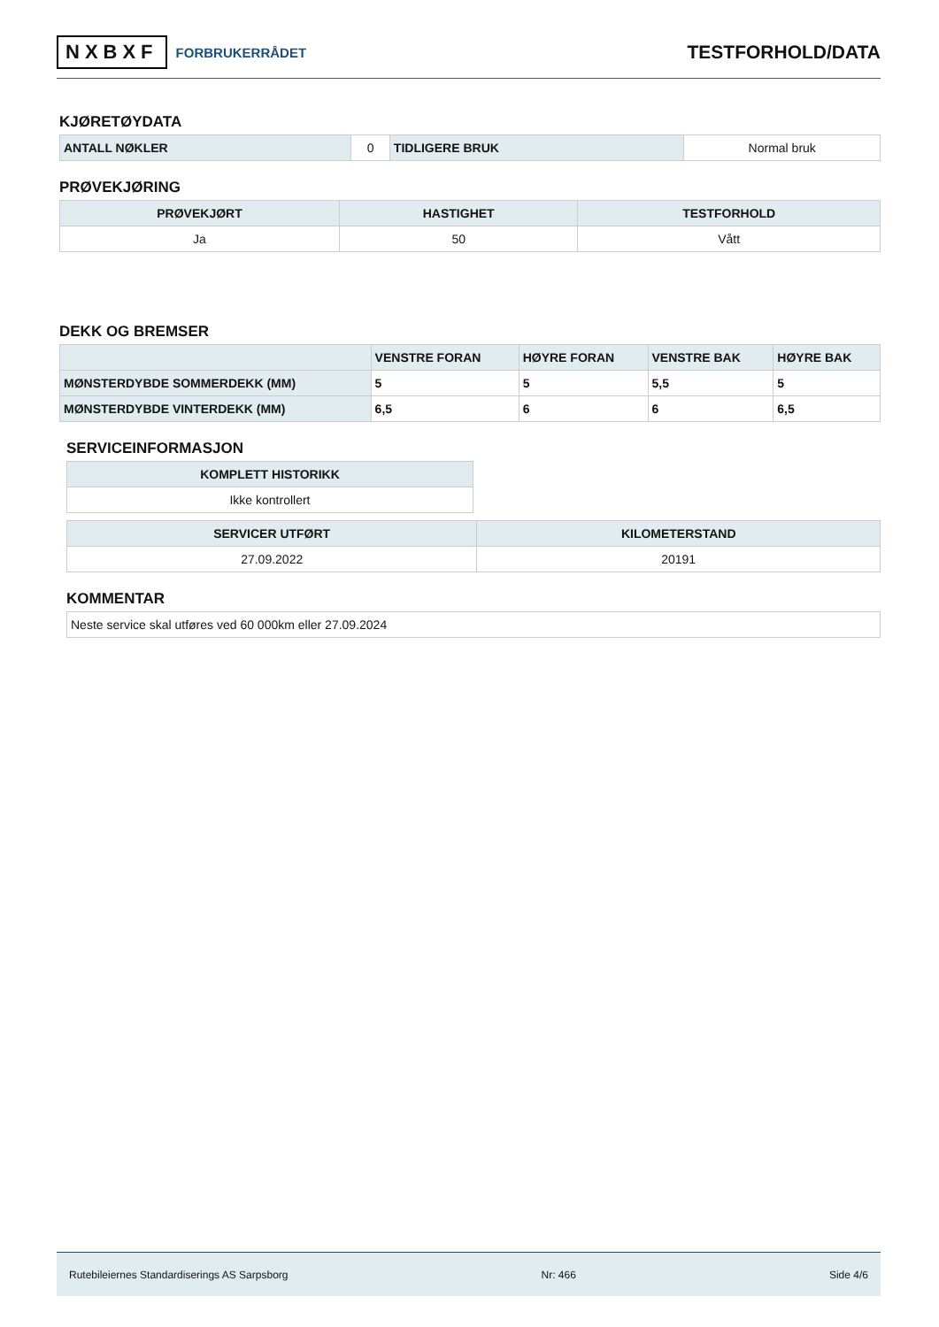NXBXF FORBRUKERRÅDET
TESTFORHOLD/DATA
KJØRETØYDATA
| ANTALL NØKLER | 0 | TIDLIGERE BRUK | Normal bruk |
PRØVEKJØRING
| PRØVEKJØRT | HASTIGHET | TESTFORHOLD |
| --- | --- | --- |
| Ja | 50 | Vått |
DEKK OG BREMSER
| | VENSTRE FORAN | HØYRE FORAN | VENSTRE BAK | HØYRE BAK |
| --- | --- | --- | --- | --- |
| MØNSTERDYBDE SOMMERDEKK (MM) | 5 | 5 | 5,5 | 5 |
| MØNSTERDYBDE VINTERDEKK (MM) | 6,5 | 6 | 6 | 6,5 |
SERVICEINFORMASJON
| KOMPLETT HISTORIKK |
| --- |
| Ikke kontrollert |
| SERVICER UTFØRT | KILOMETERSTAND |
| --- | --- |
| 27.09.2022 | 20191 |
KOMMENTAR
| Neste service skal utføres ved 60 000km eller 27.09.2024 |
Rutebileiernes Standardiserings AS Sarpsborg Nr: 466 Side 4/6